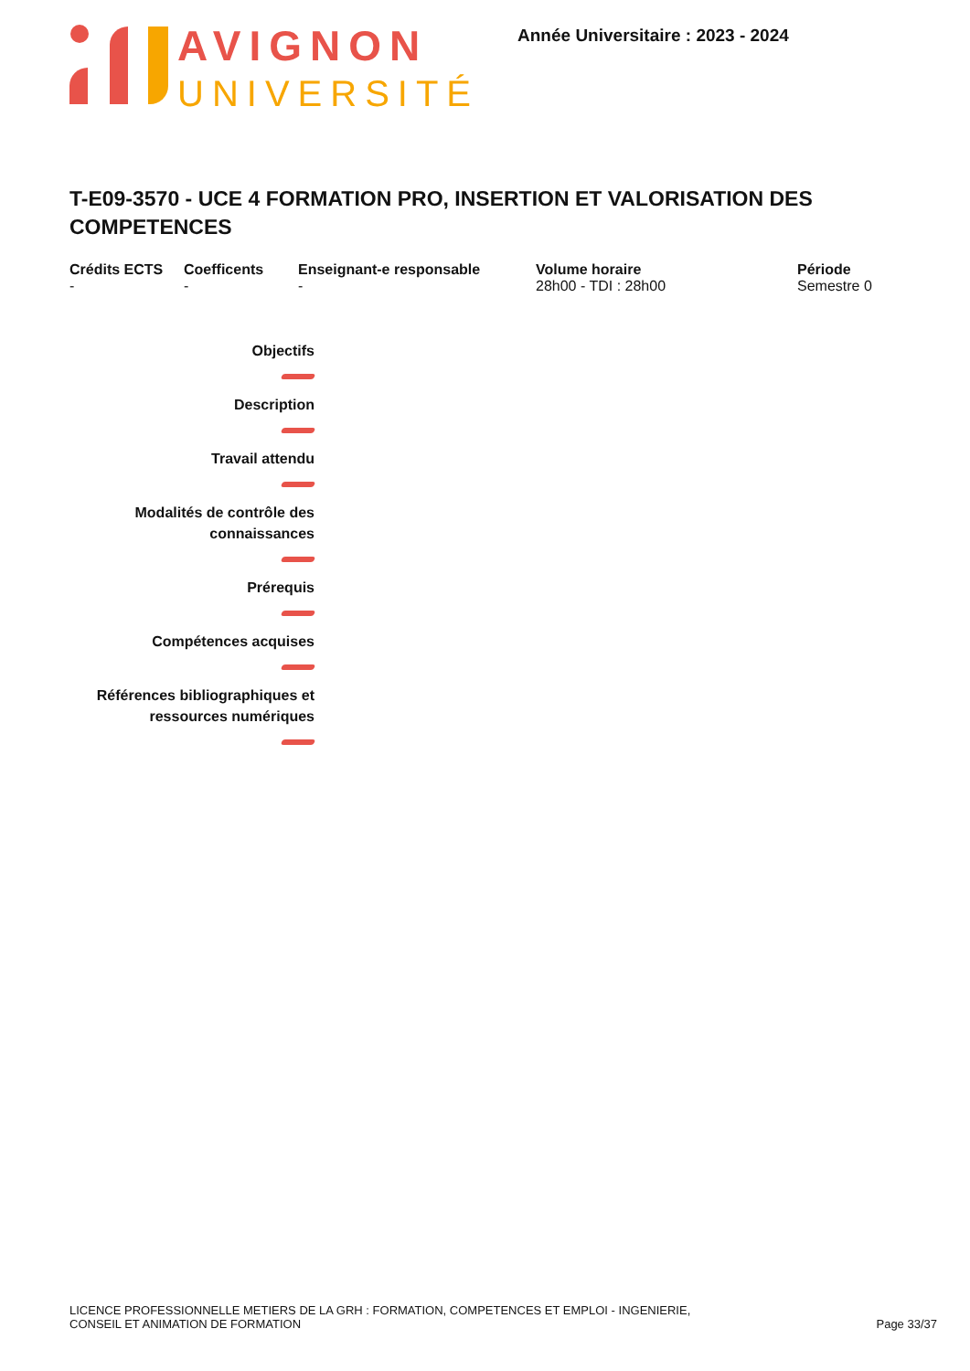AVIGNON
UNIVERSITÉ
Année Universitaire : 2023 - 2024
T-E09-3570 - UCE 4 FORMATION PRO, INSERTION ET VALORISATION DES COMPETENCES
Crédits ECTS
-
Coefficents
-
Enseignant-e responsable
-
Volume horaire
28h00 - TDI : 28h00
Période
Semestre 0
Objectifs
Description
Travail attendu
Modalités de contrôle des connaissances
Prérequis
Compétences acquises
Références bibliographiques et ressources numériques
LICENCE PROFESSIONNELLE METIERS DE LA GRH : FORMATION, COMPETENCES ET EMPLOI - INGENIERIE,
CONSEIL ET ANIMATION DE FORMATION
Page 33/37